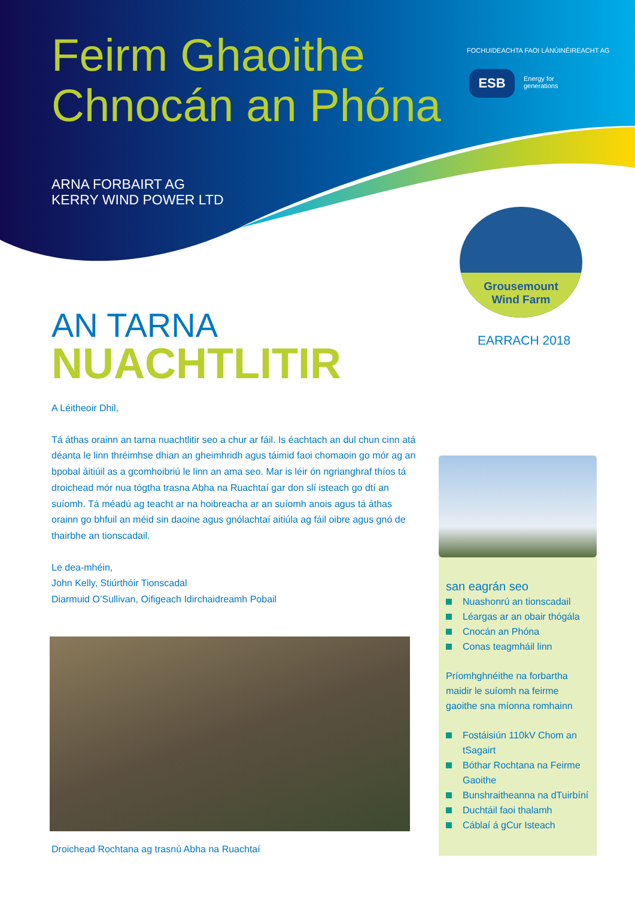Feirm Ghaoithe
Chnocán an Phóna
ARNA FORBAIRT AG
KERRY WIND POWER LTD
FOCHUIDEACHTA FAOI LÁNÚINÉIREACHT AG
ESB
Energy for
generations
Grousemount
Wind Farm
EARRACH 2018
AN TARNA
NUACHTLITIR
A Léitheoir Dhil,
Tá áthas orainn an tarna nuachtlitir seo a chur ar fáil. Is éachtach an dul chun cinn atá déanta le linn thréimhse dhian an gheimhridh agus táimid faoi chomaoin go mór ag an bpobal áitiúil as a gcomhoibriú le linn an ama seo. Mar is léir ón ngrianghraf thíos tá droichead mór nua tógtha trasna Abha na Ruachtaí gar don slí isteach go dtí an suíomh. Tá méadú ag teacht ar na hoibreacha ar an suíomh anois agus tá áthas orainn go bhfuil an méid sin daoine agus gnólachtaí aitiúla ag fáil oibre agus gnó de thairbhe an tionscadail.
Le dea-mhéin,
John Kelly, Stiúrthóir Tionscadal
Diarmuid O’Sullivan, Oifigeach Idirchaidreamh Pobail
Droichead Rochtana ag trasnú Abha na Ruachtaí
san eagrán seo
Nuashonrú an tionscadail
Léargas ar an obair thógála
Cnocán an Phóna
Conas teagmháil linn
Príomhghnéithe na forbartha maidir le suíomh na feirme gaoithe sna míonna romhainn
Fostáisiún 110kV Chom an tSagairt
Bóthar Rochtana na Feirme Gaoithe
Bunshraitheanna na dTuirbíní
Duchtáil faoi thalamh
Cáblaí á gCur Isteach